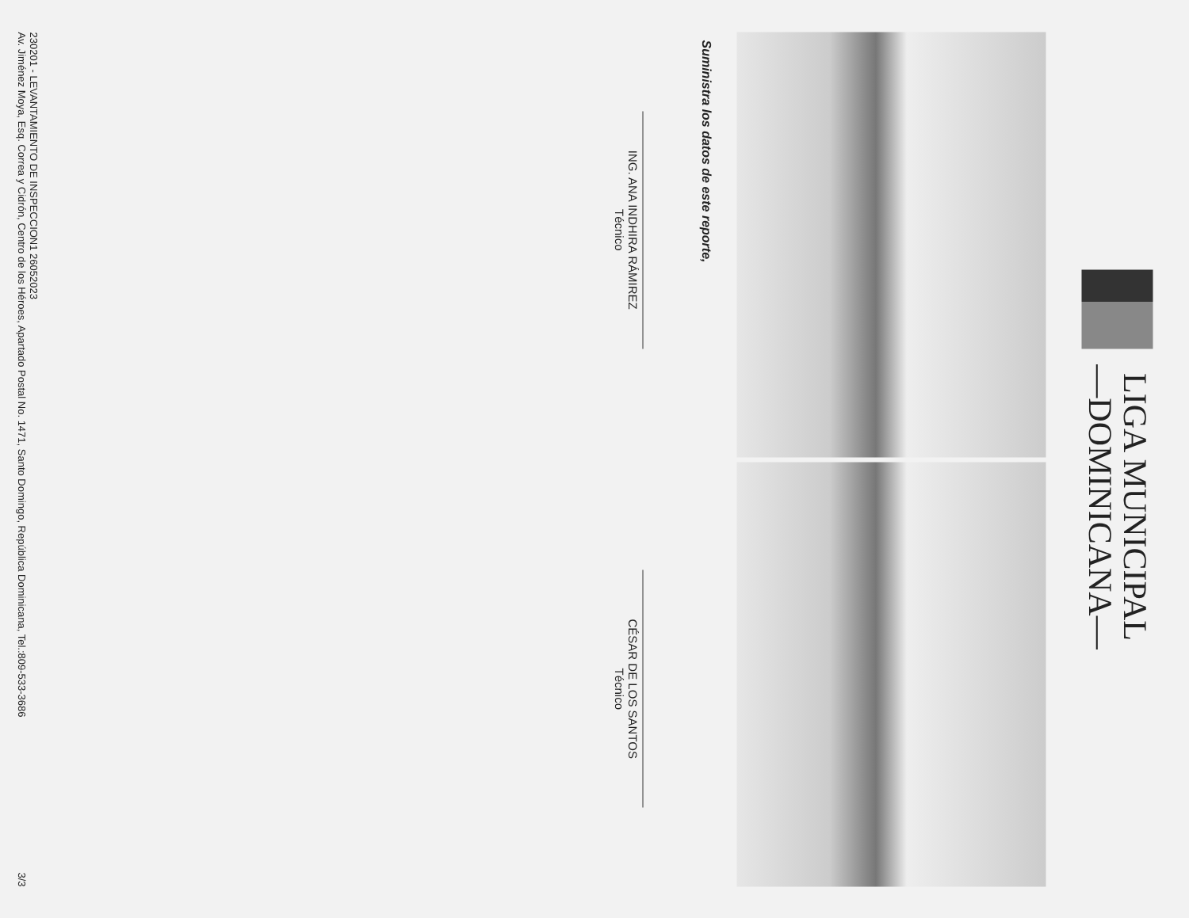LIGA MUNICIPAL
—DOMINICANA—
Suministra los datos de este reporte,
ING. ANA INDHIRA RÁMIREZ
Técnico
CÉSAR DE LOS SANTOS
Técnico
230201 - LEVANTAMIENTO DE INSPECCION1 26052023
Av. Jiménez Moya, Esq. Correa y Cidrón, Centro de los Héroes, Apartado Postal No. 1471, Santo Domingo, República Dominicana, Tel.:809-533-3686 3/3